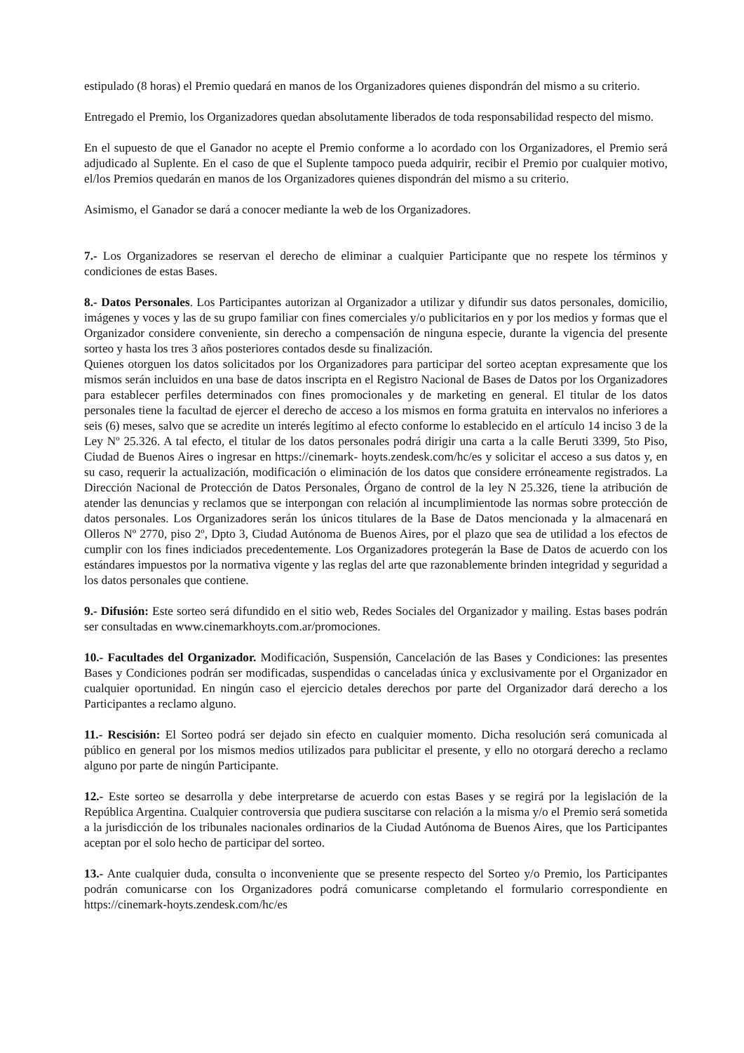estipulado (8 horas) el Premio quedará en manos de los Organizadores quienes dispondrán del mismo a su criterio.
Entregado el Premio, los Organizadores quedan absolutamente liberados de toda responsabilidad respecto del mismo.
En el supuesto de que el Ganador no acepte el Premio conforme a lo acordado con los Organizadores, el Premio será adjudicado al Suplente. En el caso de que el Suplente tampoco pueda adquirir, recibir el Premio por cualquier motivo, el/los Premios quedarán en manos de los Organizadores quienes dispondrán del mismo a su criterio.
Asimismo, el Ganador se dará a conocer mediante la web de los Organizadores.
7.- Los Organizadores se reservan el derecho de eliminar a cualquier Participante que no respete los términos y condiciones de estas Bases.
8.- Datos Personales. Los Participantes autorizan al Organizador a utilizar y difundir sus datos personales, domicilio, imágenes y voces y las de su grupo familiar con fines comerciales y/o publicitarios en y por los medios y formas que el Organizador considere conveniente, sin derecho a compensación de ninguna especie, durante la vigencia del presente sorteo y hasta los tres 3 años posteriores contados desde su finalización.
Quienes otorguen los datos solicitados por los Organizadores para participar del sorteo aceptan expresamente que los mismos serán incluidos en una base de datos inscripta en el Registro Nacional de Bases de Datos por los Organizadores para establecer perfiles determinados con fines promocionales y de marketing en general. El titular de los datos personales tiene la facultad de ejercer el derecho de acceso a los mismos en forma gratuita en intervalos no inferiores a seis (6) meses, salvo que se acredite un interés legítimo al efecto conforme lo establecido en el artículo 14 inciso 3 de la Ley Nº 25.326. A tal efecto, el titular de los datos personales podrá dirigir una carta a la calle Beruti 3399, 5to Piso, Ciudad de Buenos Aires o ingresar en https://cinemark- hoyts.zendesk.com/hc/es y solicitar el acceso a sus datos y, en su caso, requerir la actualización, modificación o eliminación de los datos que considere erróneamente registrados. La Dirección Nacional de Protección de Datos Personales, Órgano de control de la ley N 25.326, tiene la atribución de atender las denuncias y reclamos que se interpongan con relación al incumplimientode las normas sobre protección de datos personales. Los Organizadores serán los únicos titulares de la Base de Datos mencionada y la almacenará en Olleros Nº 2770, piso 2º, Dpto 3, Ciudad Autónoma de Buenos Aires, por el plazo que sea de utilidad a los efectos de cumplir con los fines indiciados precedentemente. Los Organizadores protegerán la Base de Datos de acuerdo con los estándares impuestos por la normativa vigente y las reglas del arte que razonablemente brinden integridad y seguridad a los datos personales que contiene.
9.- Difusión: Este sorteo será difundido en el sitio web, Redes Sociales del Organizador y mailing. Estas bases podrán ser consultadas en www.cinemarkhoyts.com.ar/promociones.
10.- Facultades del Organizador. Modificación, Suspensión, Cancelación de las Bases y Condiciones: las presentes Bases y Condiciones podrán ser modificadas, suspendidas o canceladas única y exclusivamente por el Organizador en cualquier oportunidad. En ningún caso el ejercicio detales derechos por parte del Organizador dará derecho a los Participantes a reclamo alguno.
11.- Rescisión: El Sorteo podrá ser dejado sin efecto en cualquier momento. Dicha resolución será comunicada al público en general por los mismos medios utilizados para publicitar el presente, y ello no otorgará derecho a reclamo alguno por parte de ningún Participante.
12.- Este sorteo se desarrolla y debe interpretarse de acuerdo con estas Bases y se regirá por la legislación de la República Argentina. Cualquier controversia que pudiera suscitarse con relación a la misma y/o el Premio será sometida a la jurisdicción de los tribunales nacionales ordinarios de la Ciudad Autónoma de Buenos Aires, que los Participantes aceptan por el solo hecho de participar del sorteo.
13.- Ante cualquier duda, consulta o inconveniente que se presente respecto del Sorteo y/o Premio, los Participantes podrán comunicarse con los Organizadores podrá comunicarse completando el formulario correspondiente en https://cinemark-hoyts.zendesk.com/hc/es